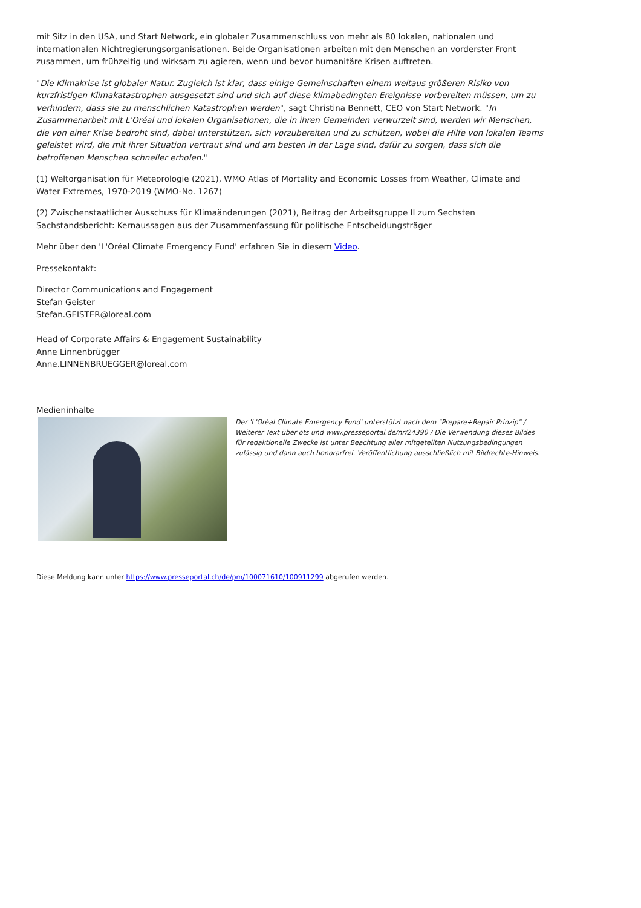mit Sitz in den USA, und Start Network, ein globaler Zusammenschluss von mehr als 80 lokalen, nationalen und internationalen Nichtregierungsorganisationen. Beide Organisationen arbeiten mit den Menschen an vorderster Front zusammen, um frühzeitig und wirksam zu agieren, wenn und bevor humanitäre Krisen auftreten.
"Die Klimakrise ist globaler Natur. Zugleich ist klar, dass einige Gemeinschaften einem weitaus größeren Risiko von kurzfristigen Klimakatastrophen ausgesetzt sind und sich auf diese klimabedingten Ereignisse vorbereiten müssen, um zu verhindern, dass sie zu menschlichen Katastrophen werden", sagt Christina Bennett, CEO von Start Network. "In Zusammenarbeit mit L'Oréal und lokalen Organisationen, die in ihren Gemeinden verwurzelt sind, werden wir Menschen, die von einer Krise bedroht sind, dabei unterstützen, sich vorzubereiten und zu schützen, wobei die Hilfe von lokalen Teams geleistet wird, die mit ihrer Situation vertraut sind und am besten in der Lage sind, dafür zu sorgen, dass sich die betroffenen Menschen schneller erholen."
(1) Weltorganisation für Meteorologie (2021), WMO Atlas of Mortality and Economic Losses from Weather, Climate and Water Extremes, 1970-2019 (WMO-No. 1267)
(2) Zwischenstaatlicher Ausschuss für Klimaänderungen (2021), Beitrag der Arbeitsgruppe II zum Sechsten Sachstandsbericht: Kernaussagen aus der Zusammenfassung für politische Entscheidungsträger
Mehr über den 'L'Oréal Climate Emergency Fund' erfahren Sie in diesem Video.
Pressekontakt:
Director Communications and Engagement
Stefan Geister
Stefan.GEISTER@loreal.com
Head of Corporate Affairs & Engagement Sustainability
Anne Linnenbrügger
Anne.LINNENBRUEGGER@loreal.com
Medieninhalte
Der 'L'Oréal Climate Emergency Fund' unterstützt nach dem "Prepare+Repair Prinzip" / Weiterer Text über ots und www.presseportal.de/nr/24390 / Die Verwendung dieses Bildes für redaktionelle Zwecke ist unter Beachtung aller mitgeteilten Nutzungsbedingungen zulässig und dann auch honorarfrei. Veröffentlichung ausschließlich mit Bildrechte-Hinweis.
Diese Meldung kann unter https://www.presseportal.ch/de/pm/100071610/100911299 abgerufen werden.